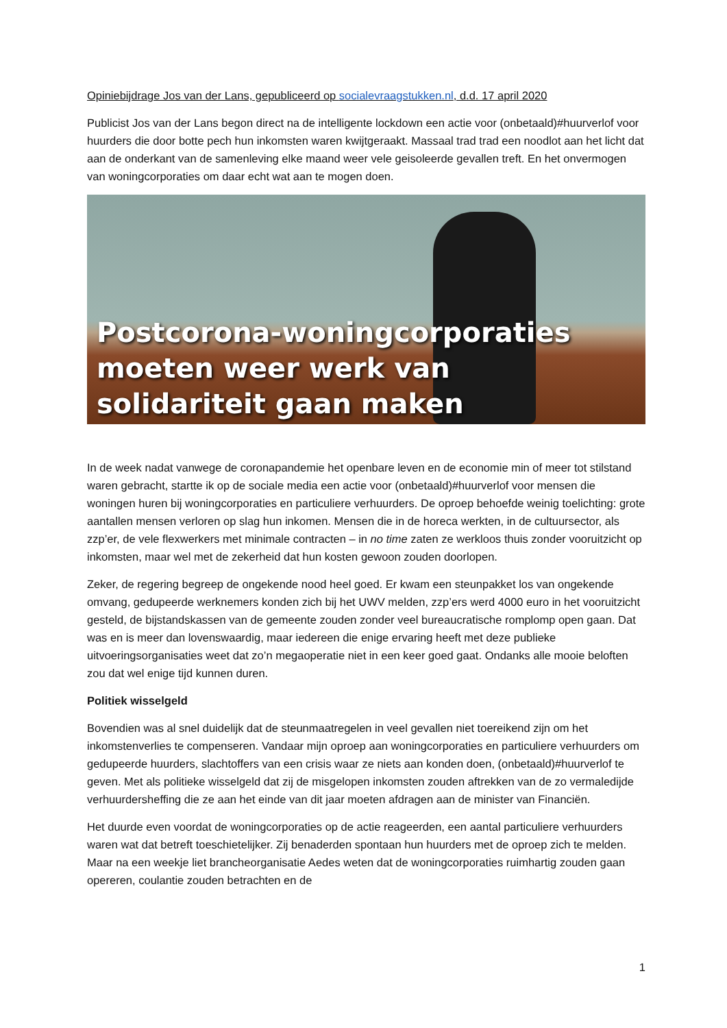Opiniebijdrage Jos van der Lans, gepubliceerd op socialevraagstukken.nl, d.d. 17 april 2020
Publicist Jos van der Lans begon direct na de intelligente lockdown een actie voor (onbetaald)#huurverlof voor huurders die door botte pech hun inkomsten waren kwijtgeraakt. Massaal trad trad een noodlot aan het licht dat aan de onderkant van de samenleving elke maand weer vele geisoleerde gevallen treft. En het onvermogen van woningcorporaties om daar echt wat aan te mogen doen.
Postcorona-woningcorporaties
moeten weer werk van
solidariteit gaan maken
In de week nadat vanwege de coronapandemie het openbare leven en de economie min of meer tot stilstand waren gebracht, startte ik op de sociale media een actie voor (onbetaald)#huurverlof voor mensen die woningen huren bij woningcorporaties en particuliere verhuurders. De oproep behoefde weinig toelichting: grote aantallen mensen verloren op slag hun inkomen. Mensen die in de horeca werkten, in de cultuursector, als zzp’er, de vele flexwerkers met minimale contracten – in no time zaten ze werkloos thuis zonder vooruitzicht op inkomsten, maar wel met de zekerheid dat hun kosten gewoon zouden doorlopen.
Zeker, de regering begreep de ongekende nood heel goed. Er kwam een steunpakket los van ongekende omvang, gedupeerde werknemers konden zich bij het UWV melden, zzp’ers werd 4000 euro in het vooruitzicht gesteld, de bijstandskassen van de gemeente zouden zonder veel bureaucratische romplomp open gaan. Dat was en is meer dan lovenswaardig, maar iedereen die enige ervaring heeft met deze publieke uitvoeringsorganisaties weet dat zo’n megaoperatie niet in een keer goed gaat. Ondanks alle mooie beloften zou dat wel enige tijd kunnen duren.
Politiek wisselgeld
Bovendien was al snel duidelijk dat de steunmaatregelen in veel gevallen niet toereikend zijn om het inkomstenverlies te compenseren. Vandaar mijn oproep aan woningcorporaties en particuliere verhuurders om gedupeerde huurders, slachtoffers van een crisis waar ze niets aan konden doen, (onbetaald)#huurverlof te geven. Met als politieke wisselgeld dat zij de misgelopen inkomsten zouden aftrekken van de zo vermaledijde verhuurdersheffing die ze aan het einde van dit jaar moeten afdragen aan de minister van Financiën.
Het duurde even voordat de woningcorporaties op de actie reageerden, een aantal particuliere verhuurders waren wat dat betreft toeschietelijker. Zij benaderden spontaan hun huurders met de oproep zich te melden. Maar na een weekje liet brancheorganisatie Aedes weten dat de woningcorporaties ruimhartig zouden gaan opereren, coulantie zouden betrachten en de
1